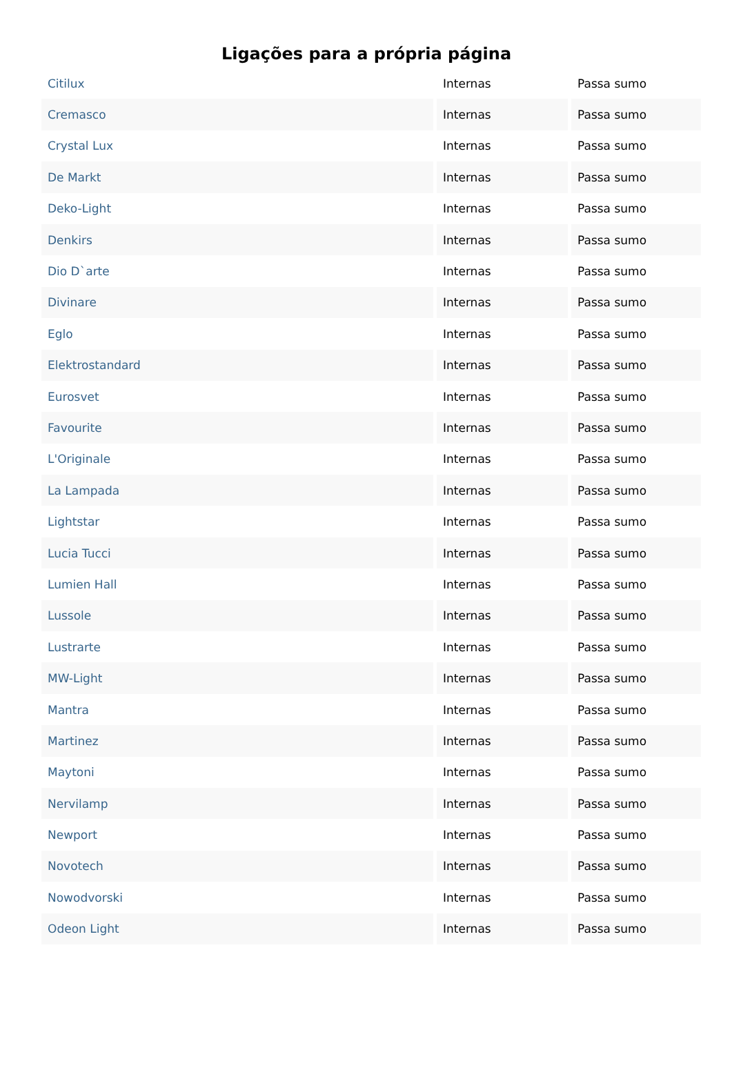Ligações para a própria página
| Citilux | Internas | Passa sumo |
| Cremasco | Internas | Passa sumo |
| Crystal Lux | Internas | Passa sumo |
| De Markt | Internas | Passa sumo |
| Deko-Light | Internas | Passa sumo |
| Denkirs | Internas | Passa sumo |
| Dio D`arte | Internas | Passa sumo |
| Divinare | Internas | Passa sumo |
| Eglo | Internas | Passa sumo |
| Elektrostandard | Internas | Passa sumo |
| Eurosvet | Internas | Passa sumo |
| Favourite | Internas | Passa sumo |
| L'Originale | Internas | Passa sumo |
| La Lampada | Internas | Passa sumo |
| Lightstar | Internas | Passa sumo |
| Lucia Tucci | Internas | Passa sumo |
| Lumien Hall | Internas | Passa sumo |
| Lussole | Internas | Passa sumo |
| Lustrarte | Internas | Passa sumo |
| MW-Light | Internas | Passa sumo |
| Mantra | Internas | Passa sumo |
| Martinez | Internas | Passa sumo |
| Maytoni | Internas | Passa sumo |
| Nervilamp | Internas | Passa sumo |
| Newport | Internas | Passa sumo |
| Novotech | Internas | Passa sumo |
| Nowodvorski | Internas | Passa sumo |
| Odeon Light | Internas | Passa sumo |